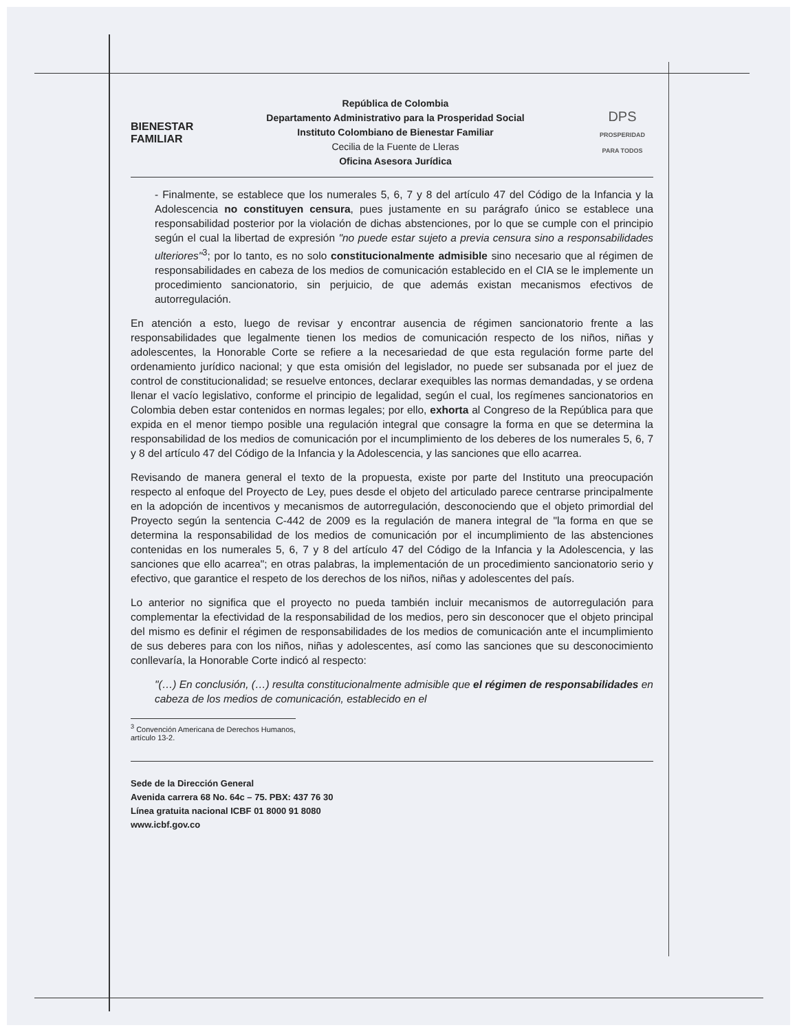BIENESTAR
FAMILIAR
República de Colombia
Departamento Administrativo para la Prosperidad Social
Instituto Colombiano de Bienestar Familiar
Cecilia de la Fuente de Lleras
Oficina Asesora Jurídica
DPS
PROSPERIDAD PARA TODOS
- Finalmente, se establece que los numerales 5, 6, 7 y 8 del artículo 47 del Código de la Infancia y la Adolescencia no constituyen censura, pues justamente en su parágrafo único se establece una responsabilidad posterior por la violación de dichas abstenciones, por lo que se cumple con el principio según el cual la libertad de expresión "no puede estar sujeto a previa censura sino a responsabilidades ulteriores"<sup>3</sup>; por lo tanto, es no solo constitucionalmente admisible sino necesario que al régimen de responsabilidades en cabeza de los medios de comunicación establecido en el CIA se le implemente un procedimiento sancionatorio, sin perjuicio, de que además existan mecanismos efectivos de autorregulación.
En atención a esto, luego de revisar y encontrar ausencia de régimen sancionatorio frente a las responsabilidades que legalmente tienen los medios de comunicación respecto de los niños, niñas y adolescentes, la Honorable Corte se refiere a la necesariedad de que esta regulación forme parte del ordenamiento jurídico nacional; y que esta omisión del legislador, no puede ser subsanada por el juez de control de constitucionalidad; se resuelve entonces, declarar exequibles las normas demandadas, y se ordena llenar el vacío legislativo, conforme el principio de legalidad, según el cual, los regímenes sancionatorios en Colombia deben estar contenidos en normas legales; por ello, exhorta al Congreso de la República para que expida en el menor tiempo posible una regulación integral que consagre la forma en que se determina la responsabilidad de los medios de comunicación por el incumplimiento de los deberes de los numerales 5, 6, 7 y 8 del artículo 47 del Código de la Infancia y la Adolescencia, y las sanciones que ello acarrea.
Revisando de manera general el texto de la propuesta, existe por parte del Instituto una preocupación respecto al enfoque del Proyecto de Ley, pues desde el objeto del articulado parece centrarse principalmente en la adopción de incentivos y mecanismos de autorregulación, desconociendo que el objeto primordial del Proyecto según la sentencia C-442 de 2009 es la regulación de manera integral de "la forma en que se determina la responsabilidad de los medios de comunicación por el incumplimiento de las abstenciones contenidas en los numerales 5, 6, 7 y 8 del artículo 47 del Código de la Infancia y la Adolescencia, y las sanciones que ello acarrea"; en otras palabras, la implementación de un procedimiento sancionatorio serio y efectivo, que garantice el respeto de los derechos de los niños, niñas y adolescentes del país.
Lo anterior no significa que el proyecto no pueda también incluir mecanismos de autorregulación para complementar la efectividad de la responsabilidad de los medios, pero sin desconocer que el objeto principal del mismo es definir el régimen de responsabilidades de los medios de comunicación ante el incumplimiento de sus deberes para con los niños, niñas y adolescentes, así como las sanciones que su desconocimiento conllevaría, la Honorable Corte indicó al respecto:
"(…) En conclusión, (…) resulta constitucionalmente admisible que el régimen de responsabilidades en cabeza de los medios de comunicación, establecido en el
<sup>3</sup> Convención Americana de Derechos Humanos, artículo 13-2.
Sede de la Dirección General
Avenida carrera 68 No. 64c – 75. PBX: 437 76 30
Línea gratuita nacional ICBF 01 8000 91 8080
www.icbf.gov.co